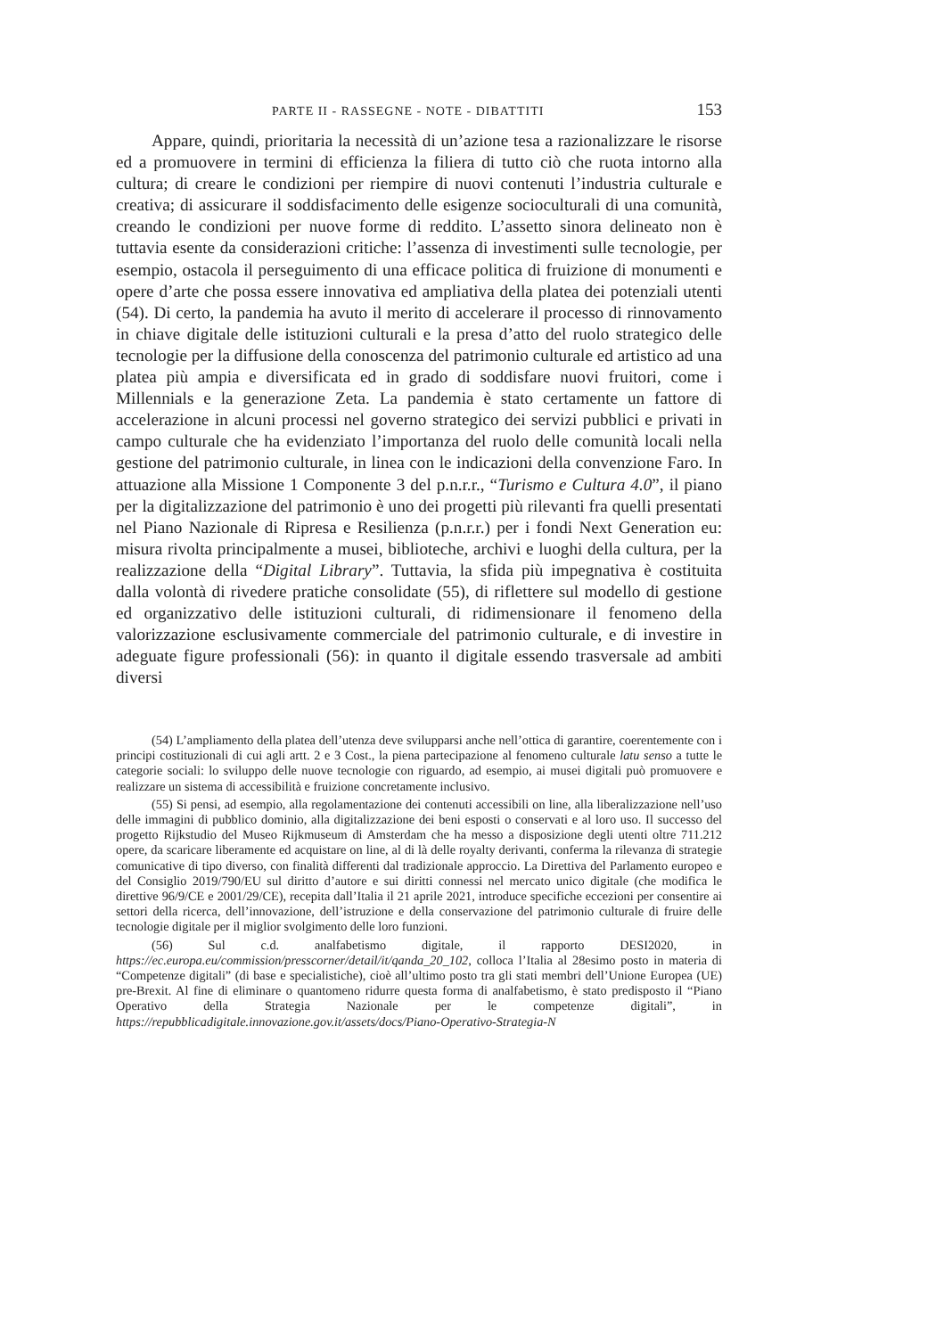PARTE II - RASSEGNE - NOTE - DIBATTITI 153
Appare, quindi, prioritaria la necessità di un’azione tesa a razionalizzare le risorse ed a promuovere in termini di efficienza la filiera di tutto ciò che ruota intorno alla cultura; di creare le condizioni per riempire di nuovi contenuti l’industria culturale e creativa; di assicurare il soddisfacimento delle esigenze socioculturali di una comunità, creando le condizioni per nuove forme di reddito. L’assetto sinora delineato non è tuttavia esente da considerazioni critiche: l’assenza di investimenti sulle tecnologie, per esempio, ostacola il perseguimento di una efficace politica di fruizione di monumenti e opere d’arte che possa essere innovativa ed ampliativa della platea dei potenziali utenti (54). Di certo, la pandemia ha avuto il merito di accelerare il processo di rinnovamento in chiave digitale delle istituzioni culturali e la presa d’atto del ruolo strategico delle tecnologie per la diffusione della conoscenza del patrimonio culturale ed artistico ad una platea più ampia e diversificata ed in grado di soddisfare nuovi fruitori, come i Millennials e la generazione Zeta. La pandemia è stato certamente un fattore di accelerazione in alcuni processi nel governo strategico dei servizi pubblici e privati in campo culturale che ha evidenziato l’importanza del ruolo delle comunità locali nella gestione del patrimonio culturale, in linea con le indicazioni della convenzione Faro. In attuazione alla Missione 1 Componente 3 del p.n.r.r., “Turismo e Cultura 4.0”, il piano per la digitalizzazione del patrimonio è uno dei progetti più rilevanti fra quelli presentati nel Piano Nazionale di Ripresa e Resilienza (p.n.r.r.) per i fondi Next Generation eu: misura rivolta principalmente a musei, biblioteche, archivi e luoghi della cultura, per la realizzazione della “Digital Library”. Tuttavia, la sfida più impegnativa è costituita dalla volontà di rivedere pratiche consolidate (55), di riflettere sul modello di gestione ed organizzativo delle istituzioni culturali, di ridimensionare il fenomeno della valorizzazione esclusivamente commerciale del patrimonio culturale, e di investire in adeguate figure professionali (56): in quanto il digitale essendo trasversale ad ambiti diversi
(54) L’ampliamento della platea dell’utenza deve svilupparsi anche nell’ottica di garantire, coerentemente con i principi costituzionali di cui agli artt. 2 e 3 Cost., la piena partecipazione al fenomeno culturale latu senso a tutte le categorie sociali: lo sviluppo delle nuove tecnologie con riguardo, ad esempio, ai musei digitali può promuovere e realizzare un sistema di accessibilità e fruizione concretamente inclusivo.
(55) Si pensi, ad esempio, alla regolamentazione dei contenuti accessibili on line, alla liberalizzazione nell’uso delle immagini di pubblico dominio, alla digitalizzazione dei beni esposti o conservati e al loro uso. Il successo del progetto Rijkstudio del Museo Rijkmuseum di Amsterdam che ha messo a disposizione degli utenti oltre 711.212 opere, da scaricare liberamente ed acquistare on line, al di là delle royalty derivanti, conferma la rilevanza di strategie comunicative di tipo diverso, con finalità differenti dal tradizionale approccio. La Direttiva del Parlamento europeo e del Consiglio 2019/790/EU sul diritto d’autore e sui diritti connessi nel mercato unico digitale (che modifica le direttive 96/9/CE e 2001/29/CE), recepita dall’Italia il 21 aprile 2021, introduce specifiche eccezioni per consentire ai settori della ricerca, dell’innovazione, dell’istruzione e della conservazione del patrimonio culturale di fruire delle tecnologie digitale per il miglior svolgimento delle loro funzioni.
(56) Sul c.d. analfabetismo digitale, il rapporto DESI2020, in https://ec.europa.eu/commission/presscorner/detail/it/qanda_20_102, colloca l’Italia al 28esimo posto in materia di “Competenze digitali” (di base e specialistiche), cioè all’ultimo posto tra gli stati membri dell’Unione Europea (UE) pre-Brexit. Al fine di eliminare o quantomeno ridurre questa forma di analfabetismo, è stato predisposto il “Piano Operativo della Strategia Nazionale per le competenze digitali”, in https://repubblicadigitale.innovazione.gov.it/assets/docs/Piano-Operativo-Strategia-N